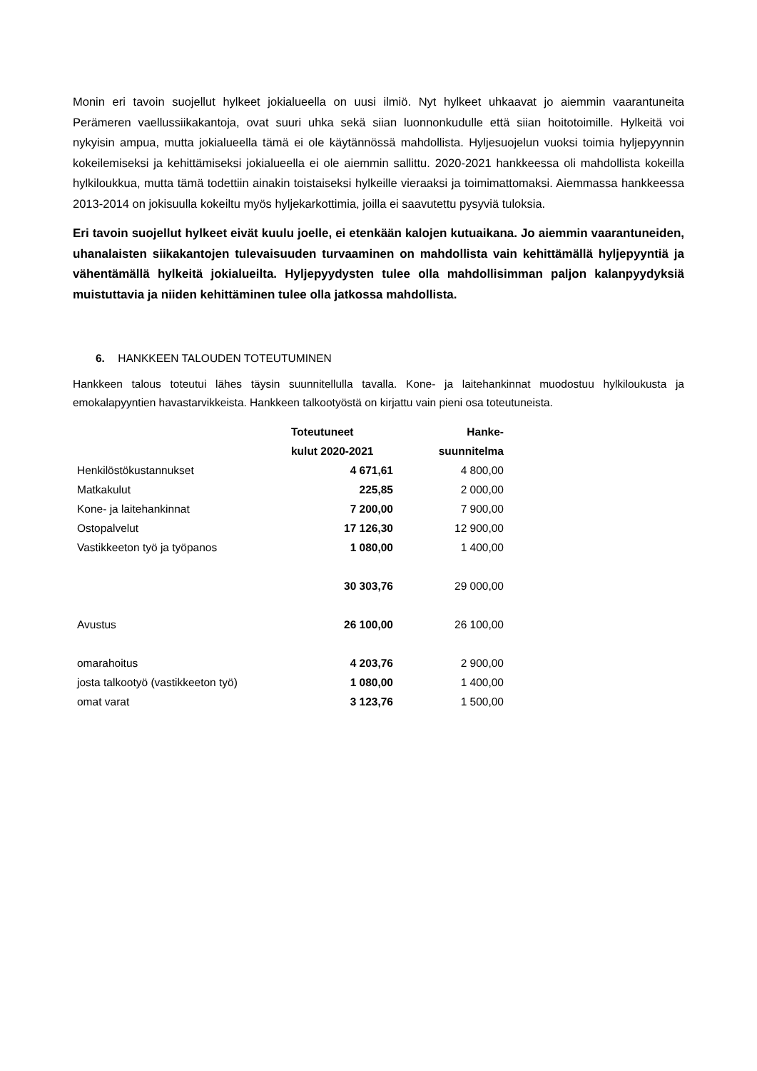Monin eri tavoin suojellut hylkeet jokialueella on uusi ilmiö. Nyt hylkeet uhkaavat jo aiemmin vaarantuneita Perämeren vaellussiikakantoja, ovat suuri uhka sekä siian luonnonkudulle että siian hoitotoimille. Hylkeitä voi nykyisin ampua, mutta jokialueella tämä ei ole käytännössä mahdollista. Hyljesuojelun vuoksi toimia hyljepyynnin kokeilemiseksi ja kehittämiseksi jokialueella ei ole aiemmin sallittu. 2020-2021 hankkeessa oli mahdollista kokeilla hylkiloukkua, mutta tämä todettiin ainakin toistaiseksi hylkeille vieraaksi ja toimimattomaksi. Aiemmassa hankkeessa 2013-2014 on jokisuulla kokeiltu myös hyljekarkottimia, joilla ei saavutettu pysyviä tuloksia.
Eri tavoin suojellut hylkeet eivät kuulu joelle, ei etenkään kalojen kutuaikana. Jo aiemmin vaarantuneiden, uhanalaisten siikakantojen tulevaisuuden turvaaminen on mahdollista vain kehittämällä hyljepyyntiä ja vähentämällä hylkeitä jokialueilta. Hyljepyydysten tulee olla mahdollisimman paljon kalanpyydyksiä muistuttavia ja niiden kehittäminen tulee olla jatkossa mahdollista.
6. HANKKEEN TALOUDEN TOTEUTUMINEN
Hankkeen talous toteutui lähes täysin suunnitellulla tavalla. Kone- ja laitehankinnat muodostuu hylkiloukusta ja emokalapyyntien havastarvikkeista. Hankkeen talkootyöstä on kirjattu vain pieni osa toteutuneista.
| | Toteutuneet | Hanke- |
| --- | --- | --- |
| | kulut 2020-2021 | suunnitelma |
| Henkilöstökustannukset | 4 671,61 | 4 800,00 |
| Matkakulut | 225,85 | 2 000,00 |
| Kone- ja laitehankinnat | 7 200,00 | 7 900,00 |
| Ostopalvelut | 17 126,30 | 12 900,00 |
| Vastikkeeton työ ja työpanos | 1 080,00 | 1 400,00 |
| | 30 303,76 | 29 000,00 |
| Avustus | 26 100,00 | 26 100,00 |
| omarahoitus | 4 203,76 | 2 900,00 |
| josta talkootyö (vastikkeeton työ) | 1 080,00 | 1 400,00 |
| omat varat | 3 123,76 | 1 500,00 |